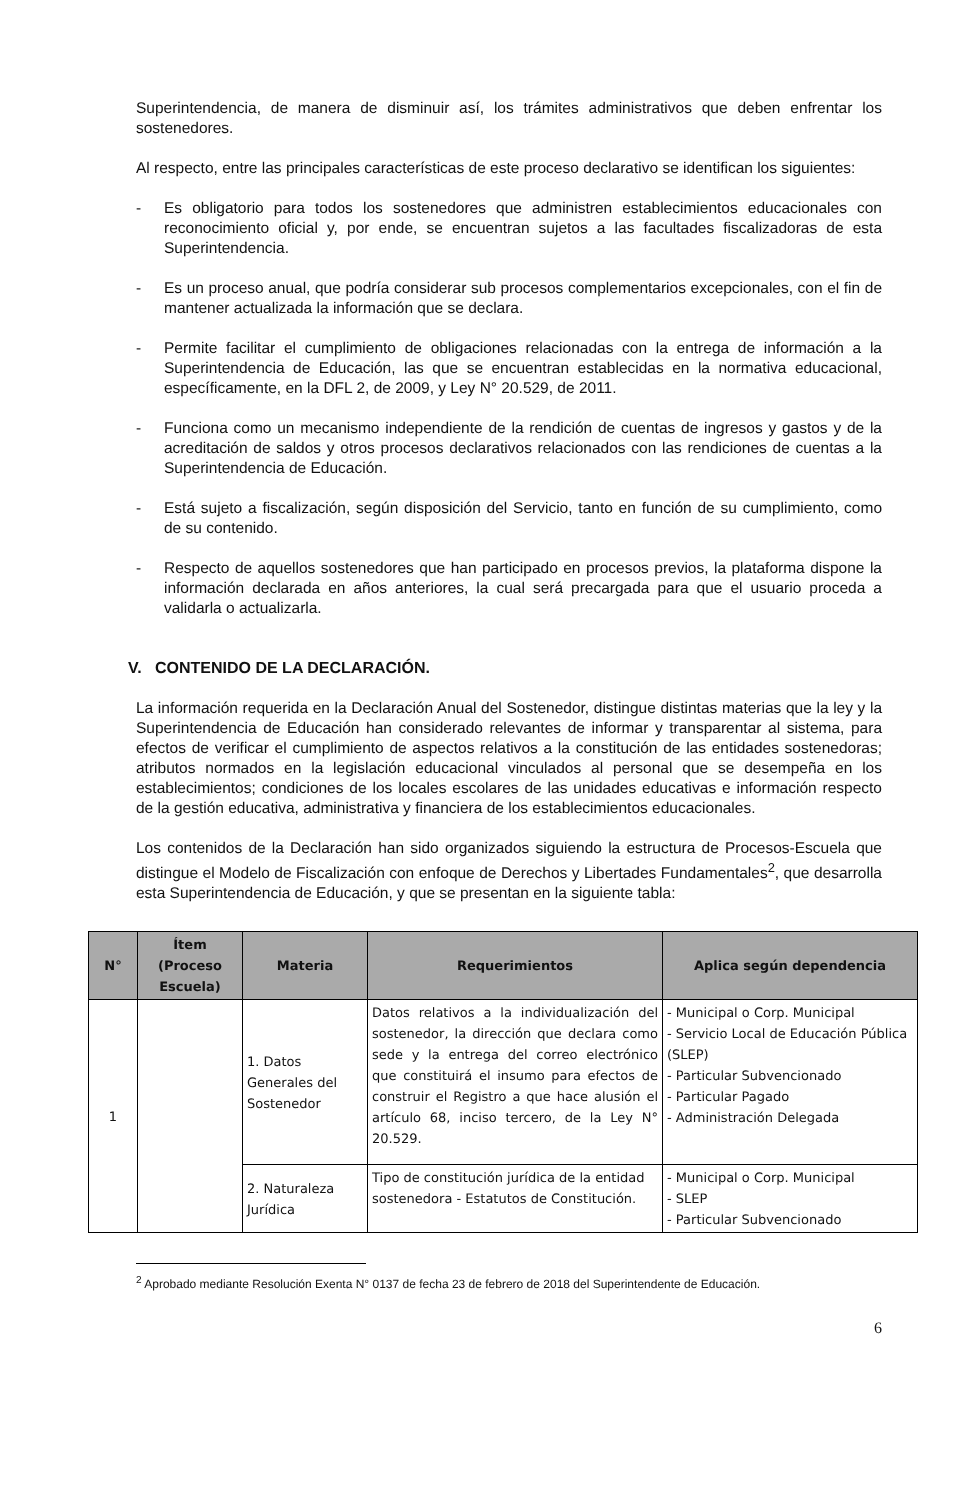Superintendencia, de manera de disminuir así, los trámites administrativos que deben enfrentar los sostenedores.
Al respecto, entre las principales características de este proceso declarativo se identifican los siguientes:
- Es obligatorio para todos los sostenedores que administren establecimientos educacionales con reconocimiento oficial y, por ende, se encuentran sujetos a las facultades fiscalizadoras de esta Superintendencia.
- Es un proceso anual, que podría considerar sub procesos complementarios excepcionales, con el fin de mantener actualizada la información que se declara.
- Permite facilitar el cumplimiento de obligaciones relacionadas con la entrega de información a la Superintendencia de Educación, las que se encuentran establecidas en la normativa educacional, específicamente, en la DFL 2, de 2009, y Ley N° 20.529, de 2011.
- Funciona como un mecanismo independiente de la rendición de cuentas de ingresos y gastos y de la acreditación de saldos y otros procesos declarativos relacionados con las rendiciones de cuentas a la Superintendencia de Educación.
- Está sujeto a fiscalización, según disposición del Servicio, tanto en función de su cumplimiento, como de su contenido.
- Respecto de aquellos sostenedores que han participado en procesos previos, la plataforma dispone la información declarada en años anteriores, la cual será precargada para que el usuario proceda a validarla o actualizarla.
V. CONTENIDO DE LA DECLARACIÓN.
La información requerida en la Declaración Anual del Sostenedor, distingue distintas materias que la ley y la Superintendencia de Educación han considerado relevantes de informar y transparentar al sistema, para efectos de verificar el cumplimiento de aspectos relativos a la constitución de las entidades sostenedoras; atributos normados en la legislación educacional vinculados al personal que se desempeña en los establecimientos; condiciones de los locales escolares de las unidades educativas e información respecto de la gestión educativa, administrativa y financiera de los establecimientos educacionales.
Los contenidos de la Declaración han sido organizados siguiendo la estructura de Procesos-Escuela que distingue el Modelo de Fiscalización con enfoque de Derechos y Libertades Fundamentales<sup>2</sup>, que desarrolla esta Superintendencia de Educación, y que se presentan en la siguiente tabla:
| N° | Ítem (Proceso Escuela) | Materia | Requerimientos | Aplica según dependencia |
| --- | --- | --- | --- | --- |
| 1 | | 1. Datos Generales del Sostenedor | Datos relativos a la individualización del sostenedor, la dirección que declara como sede y la entrega del correo electrónico que constituirá el insumo para efectos de construir el Registro a que hace alusión el artículo 68, inciso tercero, de la Ley N° 20.529. | - Municipal o Corp. Municipal - Servicio Local de Educación Pública (SLEP) - Particular Subvencionado - Particular Pagado - Administración Delegada |
| | | 2. Naturaleza Jurídica | Tipo de constitución jurídica de la entidad sostenedora - Estatutos de Constitución. | - Municipal o Corp. Municipal - SLEP - Particular Subvencionado |
<sup>2</sup> Aprobado mediante Resolución Exenta N° 0137 de fecha 23 de febrero de 2018 del Superintendente de Educación.
6